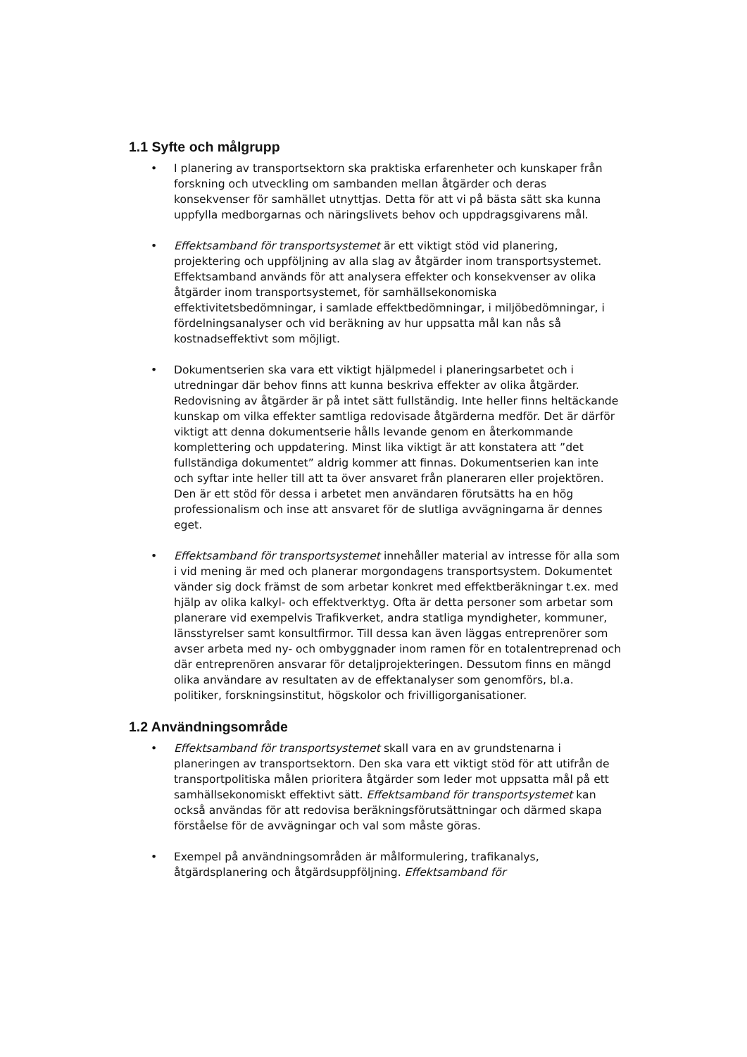1.1 Syfte och målgrupp
• I planering av transportsektorn ska praktiska erfarenheter och kunskaper från forskning och utveckling om sambanden mellan åtgärder och deras konsekvenser för samhället utnyttjas. Detta för att vi på bästa sätt ska kunna uppfylla medborgarnas och näringslivets behov och uppdragsgivarens mål.
• Effektsamband för transportsystemet är ett viktigt stöd vid planering, projektering och uppföljning av alla slag av åtgärder inom transportsystemet. Effektsamband används för att analysera effekter och konsekvenser av olika åtgärder inom transportsystemet, för samhällsekonomiska effektivitetsbedömningar, i samlade effektbedömningar, i miljöbedömningar, i fördelningsanalyser och vid beräkning av hur uppsatta mål kan nås så kostnadseffektivt som möjligt.
• Dokumentserien ska vara ett viktigt hjälpmedel i planeringsarbetet och i utredningar där behov finns att kunna beskriva effekter av olika åtgärder. Redovisning av åtgärder är på intet sätt fullständig. Inte heller finns heltäckande kunskap om vilka effekter samtliga redovisade åtgärderna medför. Det är därför viktigt att denna dokumentserie hålls levande genom en återkommande komplettering och uppdatering. Minst lika viktigt är att konstatera att ”det fullständiga dokumentet” aldrig kommer att finnas. Dokumentserien kan inte och syftar inte heller till att ta över ansvaret från planeraren eller projektören. Den är ett stöd för dessa i arbetet men användaren förutsätts ha en hög professionalism och inse att ansvaret för de slutliga avvägningarna är dennes eget.
• Effektsamband för transportsystemet innehåller material av intresse för alla som i vid mening är med och planerar morgondagens transportsystem. Dokumentet vänder sig dock främst de som arbetar konkret med effektberäkningar t.ex. med hjälp av olika kalkyl- och effektverktyg. Ofta är detta personer som arbetar som planerare vid exempelvis Trafikverket, andra statliga myndigheter, kommuner, länsstyrelser samt konsultfirmor. Till dessa kan även läggas entreprenörer som avser arbeta med ny- och ombyggnader inom ramen för en totalentreprenad och där entreprenören ansvarar för detaljprojekteringen. Dessutom finns en mängd olika användare av resultaten av de effektanalyser som genomförs, bl.a. politiker, forskningsinstitut, högskolor och frivilligorganisationer.
1.2 Användningsområde
• Effektsamband för transportsystemet skall vara en av grundstenarna i planeringen av transportsektorn. Den ska vara ett viktigt stöd för att utifrån de transportpolitiska målen prioritera åtgärder som leder mot uppsatta mål på ett samhällsekonomiskt effektivt sätt. Effektsamband för transportsystemet kan också användas för att redovisa beräkningsförutsättningar och därmed skapa förståelse för de avvägningar och val som måste göras.
• Exempel på användningsområden är målformulering, trafikanalys, åtgärdsplanering och åtgärdsuppföljning. Effektsamband för